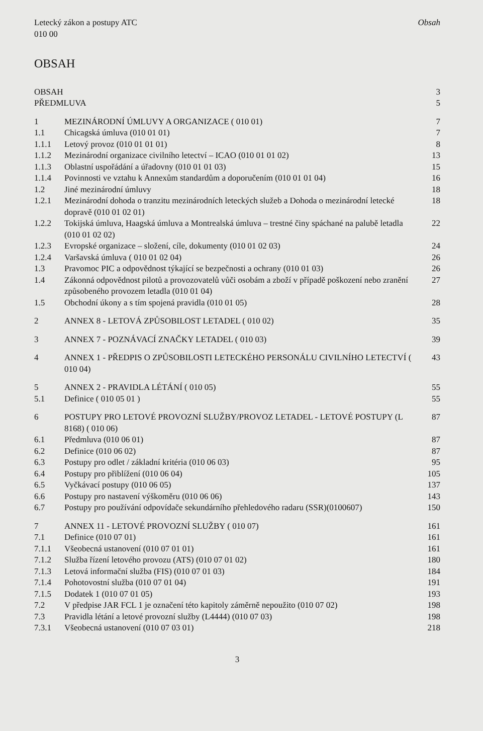Letecký zákon a postupy ATC
010 00
Obsah
OBSAH
| OBSAH | | 3 |
| PŘEDMLUVA | | 5 |
| 1 | MEZINÁRODNÍ ÚMLUVY A ORGANIZACE ( 010 01) | 7 |
| 1.1 | Chicagská úmluva (010 01 01) | 7 |
| 1.1.1 | Letový provoz (010 01 01 01) | 8 |
| 1.1.2 | Mezinárodní organizace civilního letectví – ICAO (010 01 01 02) | 13 |
| 1.1.3 | Oblastní uspořádání a úřadovny (010 01 01 03) | 15 |
| 1.1.4 | Povinnosti ve vztahu k Annexům standardům a doporučením (010 01 01 04) | 16 |
| 1.2 | Jiné mezinárodní úmluvy | 18 |
| 1.2.1 | Mezinárodní dohoda o tranzitu mezinárodních leteckých služeb a Dohoda o mezinárodní letecké dopravě (010 01 02 01) | 18 |
| 1.2.2 | Tokijská úmluva, Haagská úmluva a Montrealská úmluva – trestné činy spáchané na palubě letadla (010 01 02 02) | 22 |
| 1.2.3 | Evropské organizace – složení, cíle, dokumenty (010 01 02 03) | 24 |
| 1.2.4 | Varšavská úmluva ( 010 01 02 04) | 26 |
| 1.3 | Pravomoc PIC a odpovědnost týkající se bezpečnosti a ochrany (010 01 03) | 26 |
| 1.4 | Zákonná odpovědnost pilotů a provozovatelů vůči osobám a zboží v případě poškození nebo zranění způsobeného provozem letadla (010 01 04) | 27 |
| 1.5 | Obchodní úkony a s tím spojená pravidla (010 01 05) | 28 |
| 2 | ANNEX 8 - LETOVÁ ZPŮSOBILOST LETADEL ( 010 02) | 35 |
| 3 | ANNEX 7 - POZNÁVACÍ ZNAČKY LETADEL ( 010 03) | 39 |
| 4 | ANNEX 1 - PŘEDPIS O ZPŮSOBILOSTI LETECKÉHO PERSONÁLU CIVILNÍHO LETECTVÍ ( 010 04) | 43 |
| 5 | ANNEX 2 - PRAVIDLA LÉTÁNÍ ( 010 05) | 55 |
| 5.1 | Definice ( 010 05 01 ) | 55 |
| 6 | POSTUPY PRO LETOVÉ PROVOZNÍ SLUŽBY/PROVOZ LETADEL - LETOVÉ POSTUPY (L 8168) ( 010 06) | 87 |
| 6.1 | Předmluva (010 06 01) | 87 |
| 6.2 | Definice (010 06 02) | 87 |
| 6.3 | Postupy pro odlet / základní kritéria (010 06 03) | 95 |
| 6.4 | Postupy pro přiblížení (010 06 04) | 105 |
| 6.5 | Vyčkávací postupy (010 06 05) | 137 |
| 6.6 | Postupy pro nastavení výškoměru (010 06 06) | 143 |
| 6.7 | Postupy pro používání odpovídače sekundárního přehledového radaru (SSR)(0100607) | 150 |
| 7 | ANNEX 11 - LETOVÉ PROVOZNÍ SLUŽBY ( 010 07) | 161 |
| 7.1 | Definice (010 07 01) | 161 |
| 7.1.1 | Všeobecná ustanovení (010 07 01 01) | 161 |
| 7.1.2 | Služba řízení letového provozu (ATS) (010 07 01 02) | 180 |
| 7.1.3 | Letová informační služba (FIS) (010 07 01 03) | 184 |
| 7.1.4 | Pohotovostní služba (010 07 01 04) | 191 |
| 7.1.5 | Dodatek 1 (010 07 01 05) | 193 |
| 7.2 | V předpise JAR FCL 1 je označení této kapitoly záměrně nepoužito (010 07 02) | 198 |
| 7.3 | Pravidla létání a letové provozní služby (L4444) (010 07 03) | 198 |
| 7.3.1 | Všeobecná ustanovení (010 07 03 01) | 218 |
3